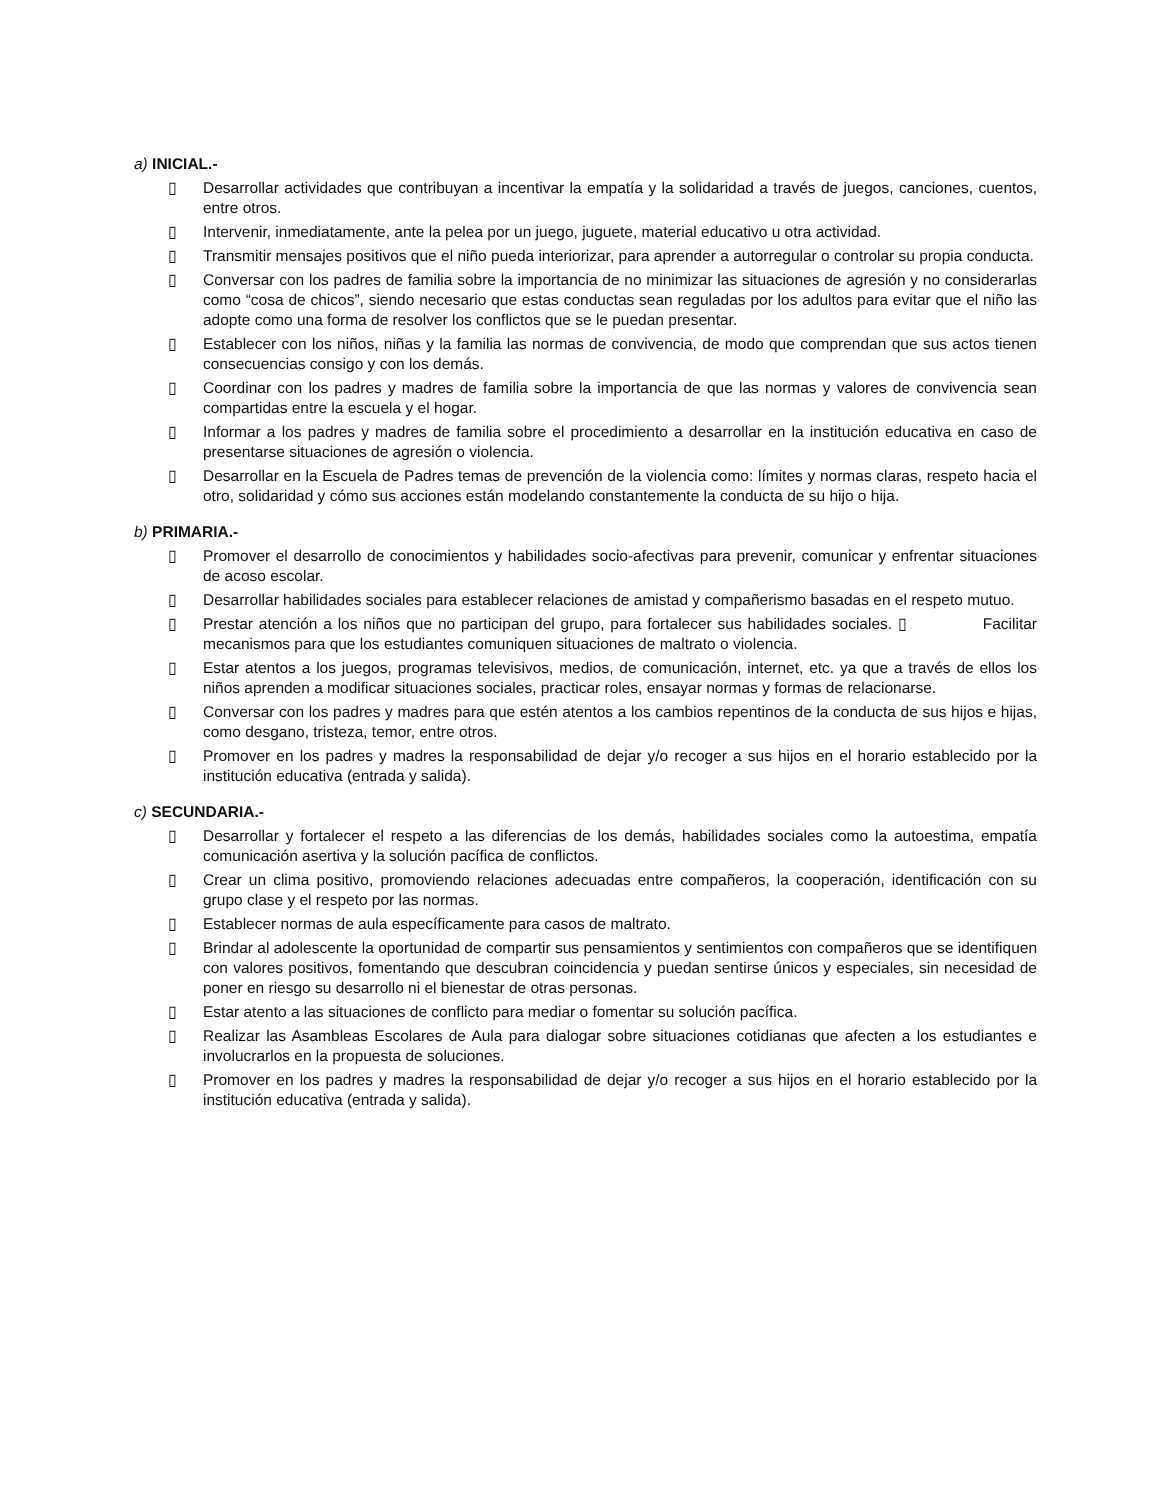a) INICIAL.-
▯ Desarrollar actividades que contribuyan a incentivar la empatía y la solidaridad a través de juegos, canciones, cuentos, entre otros.
▯ Intervenir, inmediatamente, ante la pelea por un juego, juguete, material educativo u otra actividad.
▯ Transmitir mensajes positivos que el niño pueda interiorizar, para aprender a autorregular o controlar su propia conducta.
▯ Conversar con los padres de familia sobre la importancia de no minimizar las situaciones de agresión y no considerarlas como “cosa de chicos”, siendo necesario que estas conductas sean reguladas por los adultos para evitar que el niño las adopte como una forma de resolver los conflictos que se le puedan presentar.
▯ Establecer con los niños, niñas y la familia las normas de convivencia, de modo que comprendan que sus actos tienen consecuencias consigo y con los demás.
▯ Coordinar con los padres y madres de familia sobre la importancia de que las normas y valores de convivencia sean compartidas entre la escuela y el hogar.
▯ Informar a los padres y madres de familia sobre el procedimiento a desarrollar en la institución educativa en caso de presentarse situaciones de agresión o violencia.
▯ Desarrollar en la Escuela de Padres temas de prevención de la violencia como: límites y normas claras, respeto hacia el otro, solidaridad y cómo sus acciones están modelando constantemente la conducta de su hijo o hija.
b) PRIMARIA.-
▯ Promover el desarrollo de conocimientos y habilidades socio-afectivas para prevenir, comunicar y enfrentar situaciones de acoso escolar.
▯ Desarrollar habilidades sociales para establecer relaciones de amistad y compañerismo basadas en el respeto mutuo.
▯ Prestar atención a los niños que no participan del grupo, para fortalecer sus habilidades sociales. ▯ Facilitar mecanismos para que los estudiantes comuniquen situaciones de maltrato o violencia.
▯ Estar atentos a los juegos, programas televisivos, medios, de comunicación, internet, etc. ya que a través de ellos los niños aprenden a modificar situaciones sociales, practicar roles, ensayar normas y formas de relacionarse.
▯ Conversar con los padres y madres para que estén atentos a los cambios repentinos de la conducta de sus hijos e hijas, como desgano, tristeza, temor, entre otros.
▯ Promover en los padres y madres la responsabilidad de dejar y/o recoger a sus hijos en el horario establecido por la institución educativa (entrada y salida).
c) SECUNDARIA.-
▯ Desarrollar y fortalecer el respeto a las diferencias de los demás, habilidades sociales como la autoestima, empatía comunicación asertiva y la solución pacífica de conflictos.
▯ Crear un clima positivo, promoviendo relaciones adecuadas entre compañeros, la cooperación, identificación con su grupo clase y el respeto por las normas.
▯ Establecer normas de aula específicamente para casos de maltrato.
▯ Brindar al adolescente la oportunidad de compartir sus pensamientos y sentimientos con compañeros que se identifiquen con valores positivos, fomentando que descubran coincidencia y puedan sentirse únicos y especiales, sin necesidad de poner en riesgo su desarrollo ni el bienestar de otras personas.
▯ Estar atento a las situaciones de conflicto para mediar o fomentar su solución pacífica.
▯ Realizar las Asambleas Escolares de Aula para dialogar sobre situaciones cotidianas que afecten a los estudiantes e involucrarlos en la propuesta de soluciones.
▯ Promover en los padres y madres la responsabilidad de dejar y/o recoger a sus hijos en el horario establecido por la institución educativa (entrada y salida).